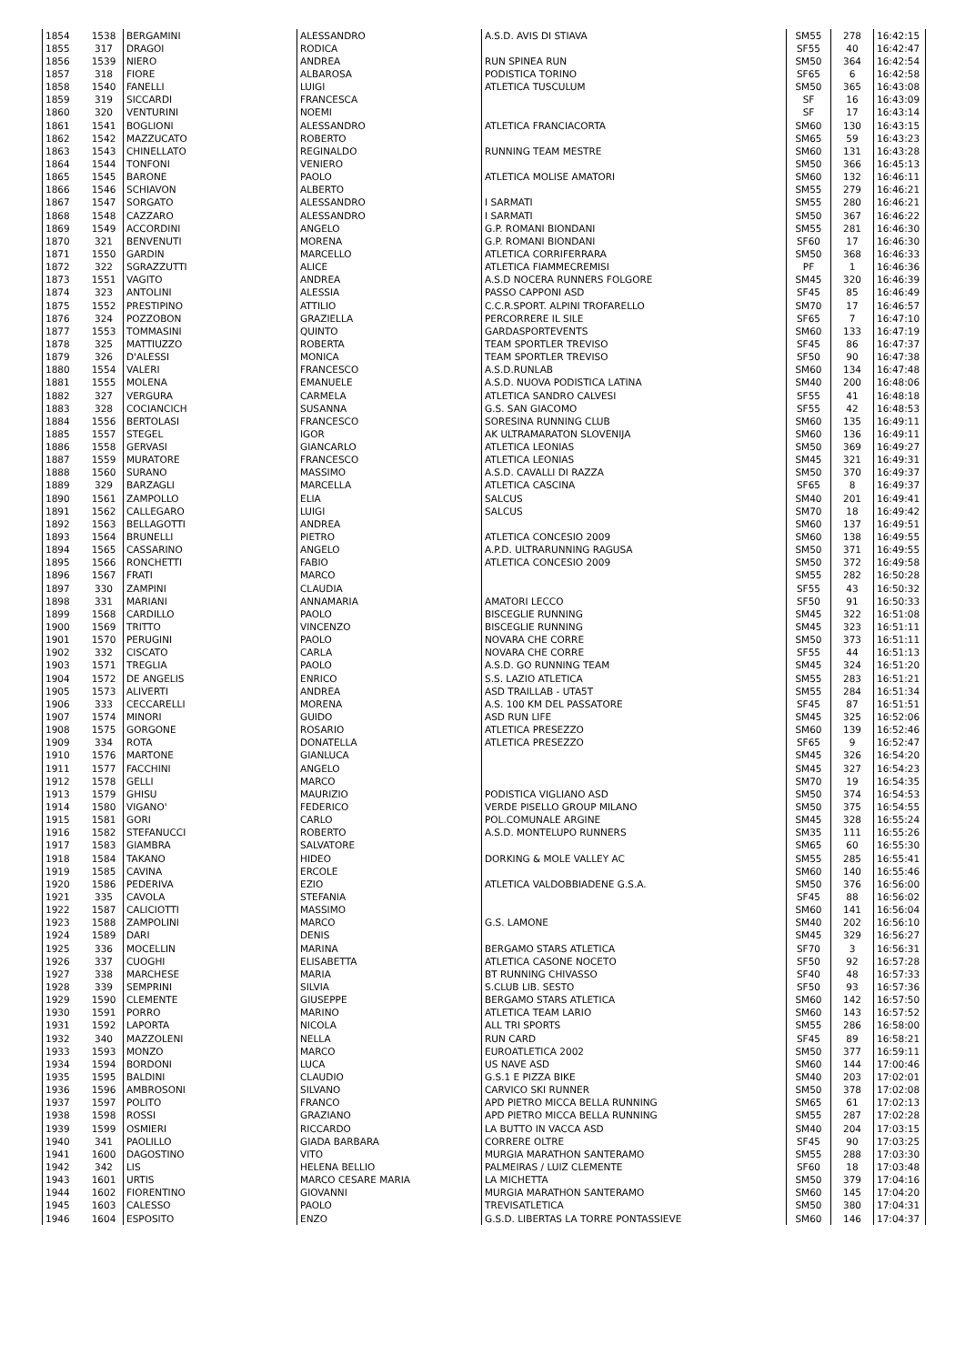| 1854 | 1538 | BERGAMINI | ALESSANDRO | A.S.D. AVIS DI STIAVA | SM55 | 278 | 16:42:15 |
| 1855 | 317 | DRAGOI | RODICA | | SF55 | 40 | 16:42:47 |
| 1856 | 1539 | NIERO | ANDREA | RUN SPINEA RUN | SM50 | 364 | 16:42:54 |
| 1857 | 318 | FIORE | ALBAROSA | PODISTICA TORINO | SF65 | 6 | 16:42:58 |
| 1858 | 1540 | FANELLI | LUIGI | ATLETICA TUSCULUM | SM50 | 365 | 16:43:08 |
| 1859 | 319 | SICCARDI | FRANCESCA | | SF | 16 | 16:43:09 |
| 1860 | 320 | VENTURINI | NOEMI | | SF | 17 | 16:43:14 |
| 1861 | 1541 | BOGLIONI | ALESSANDRO | ATLETICA FRANCIACORTA | SM60 | 130 | 16:43:15 |
| 1862 | 1542 | MAZZUCATO | ROBERTO | | SM65 | 59 | 16:43:23 |
| 1863 | 1543 | CHINELLATO | REGINALDO | RUNNING TEAM MESTRE | SM60 | 131 | 16:43:28 |
| 1864 | 1544 | TONFONI | VENIERO | | SM50 | 366 | 16:45:13 |
| 1865 | 1545 | BARONE | PAOLO | ATLETICA MOLISE AMATORI | SM60 | 132 | 16:46:11 |
| 1866 | 1546 | SCHIAVON | ALBERTO | | SM55 | 279 | 16:46:21 |
| 1867 | 1547 | SORGATO | ALESSANDRO | I SARMATI | SM55 | 280 | 16:46:21 |
| 1868 | 1548 | CAZZARO | ALESSANDRO | I SARMATI | SM50 | 367 | 16:46:22 |
| 1869 | 1549 | ACCORDINI | ANGELO | G.P. ROMANI BIONDANI | SM55 | 281 | 16:46:30 |
| 1870 | 321 | BENVENUTI | MORENA | G.P. ROMANI BIONDANI | SF60 | 17 | 16:46:30 |
| 1871 | 1550 | GARDIN | MARCELLO | ATLETICA CORRIFERRARA | SM50 | 368 | 16:46:33 |
| 1872 | 322 | SGRAZZUTTI | ALICE | ATLETICA FIAMMECREMISI | PF | 1 | 16:46:36 |
| 1873 | 1551 | VAGITO | ANDREA | A.S.D NOCERA RUNNERS FOLGORE | SM45 | 320 | 16:46:39 |
| 1874 | 323 | ANTOLINI | ALESSIA | PASSO CAPPONI ASD | SF45 | 85 | 16:46:49 |
| 1875 | 1552 | PRESTIPINO | ATTILIO | C.C.R.SPORT. ALPINI TROFARELLO | SM70 | 17 | 16:46:57 |
| 1876 | 324 | POZZOBON | GRAZIELLA | PERCORRERE IL SILE | SF65 | 7 | 16:47:10 |
| 1877 | 1553 | TOMMASINI | QUINTO | GARDASPORTEVENTS | SM60 | 133 | 16:47:19 |
| 1878 | 325 | MATTIUZZO | ROBERTA | TEAM SPORTLER TREVISO | SF45 | 86 | 16:47:37 |
| 1879 | 326 | D'ALESSI | MONICA | TEAM SPORTLER TREVISO | SF50 | 90 | 16:47:38 |
| 1880 | 1554 | VALERI | FRANCESCO | A.S.D.RUNLAB | SM60 | 134 | 16:47:48 |
| 1881 | 1555 | MOLENA | EMANUELE | A.S.D. NUOVA PODISTICA LATINA | SM40 | 200 | 16:48:06 |
| 1882 | 327 | VERGURA | CARMELA | ATLETICA SANDRO CALVESI | SF55 | 41 | 16:48:18 |
| 1883 | 328 | COCIANCICH | SUSANNA | G.S. SAN GIACOMO | SF55 | 42 | 16:48:53 |
| 1884 | 1556 | BERTOLASI | FRANCESCO | SORESINA RUNNING CLUB | SM60 | 135 | 16:49:11 |
| 1885 | 1557 | STEGEL | IGOR | AK ULTRAMARATON SLOVENIJA | SM60 | 136 | 16:49:11 |
| 1886 | 1558 | GERVASI | GIANCARLO | ATLETICA LEONIAS | SM50 | 369 | 16:49:27 |
| 1887 | 1559 | MURATORE | FRANCESCO | ATLETICA LEONIAS | SM45 | 321 | 16:49:31 |
| 1888 | 1560 | SURANO | MASSIMO | A.S.D. CAVALLI DI RAZZA | SM50 | 370 | 16:49:37 |
| 1889 | 329 | BARZAGLI | MARCELLA | ATLETICA CASCINA | SF65 | 8 | 16:49:37 |
| 1890 | 1561 | ZAMPOLLO | ELIA | SALCUS | SM40 | 201 | 16:49:41 |
| 1891 | 1562 | CALLEGARO | LUIGI | SALCUS | SM70 | 18 | 16:49:42 |
| 1892 | 1563 | BELLAGOTTI | ANDREA | | SM60 | 137 | 16:49:51 |
| 1893 | 1564 | BRUNELLI | PIETRO | ATLETICA CONCESIO 2009 | SM60 | 138 | 16:49:55 |
| 1894 | 1565 | CASSARINO | ANGELO | A.P.D. ULTRARUNNING RAGUSA | SM50 | 371 | 16:49:55 |
| 1895 | 1566 | RONCHETTI | FABIO | ATLETICA CONCESIO 2009 | SM50 | 372 | 16:49:58 |
| 1896 | 1567 | FRATI | MARCO | | SM55 | 282 | 16:50:28 |
| 1897 | 330 | ZAMPINI | CLAUDIA | | SF55 | 43 | 16:50:32 |
| 1898 | 331 | MARIANI | ANNAMARIA | AMATORI LECCO | SF50 | 91 | 16:50:33 |
| 1899 | 1568 | CARDILLO | PAOLO | BISCEGLIE RUNNING | SM45 | 322 | 16:51:08 |
| 1900 | 1569 | TRITTO | VINCENZO | BISCEGLIE RUNNING | SM45 | 323 | 16:51:11 |
| 1901 | 1570 | PERUGINI | PAOLO | NOVARA CHE CORRE | SM50 | 373 | 16:51:11 |
| 1902 | 332 | CISCATO | CARLA | NOVARA CHE CORRE | SF55 | 44 | 16:51:13 |
| 1903 | 1571 | TREGLIA | PAOLO | A.S.D. GO RUNNING TEAM | SM45 | 324 | 16:51:20 |
| 1904 | 1572 | DE ANGELIS | ENRICO | S.S. LAZIO ATLETICA | SM55 | 283 | 16:51:21 |
| 1905 | 1573 | ALIVERTI | ANDREA | ASD TRAILLAB - UTA5T | SM55 | 284 | 16:51:34 |
| 1906 | 333 | CECCARELLI | MORENA | A.S. 100 KM DEL PASSATORE | SF45 | 87 | 16:51:51 |
| 1907 | 1574 | MINORI | GUIDO | ASD RUN LIFE | SM45 | 325 | 16:52:06 |
| 1908 | 1575 | GORGONE | ROSARIO | ATLETICA PRESEZZO | SM60 | 139 | 16:52:46 |
| 1909 | 334 | ROTA | DONATELLA | ATLETICA PRESEZZO | SF65 | 9 | 16:52:47 |
| 1910 | 1576 | MARTONE | GIANLUCA | | SM45 | 326 | 16:54:20 |
| 1911 | 1577 | FACCHINI | ANGELO | | SM45 | 327 | 16:54:23 |
| 1912 | 1578 | GELLI | MARCO | | SM70 | 19 | 16:54:35 |
| 1913 | 1579 | GHISU | MAURIZIO | PODISTICA VIGLIANO ASD | SM50 | 374 | 16:54:53 |
| 1914 | 1580 | VIGANO' | FEDERICO | VERDE PISELLO GROUP MILANO | SM50 | 375 | 16:54:55 |
| 1915 | 1581 | GORI | CARLO | POL.COMUNALE ARGINE | SM45 | 328 | 16:55:24 |
| 1916 | 1582 | STEFANUCCI | ROBERTO | A.S.D. MONTELUPO RUNNERS | SM35 | 111 | 16:55:26 |
| 1917 | 1583 | GIAMBRA | SALVATORE | | SM65 | 60 | 16:55:30 |
| 1918 | 1584 | TAKANO | HIDEO | DORKING & MOLE VALLEY AC | SM55 | 285 | 16:55:41 |
| 1919 | 1585 | CAVINA | ERCOLE | | SM60 | 140 | 16:55:46 |
| 1920 | 1586 | PEDERIVA | EZIO | ATLETICA VALDOBBIADENE G.S.A. | SM50 | 376 | 16:56:00 |
| 1921 | 335 | CAVOLA | STEFANIA | | SF45 | 88 | 16:56:02 |
| 1922 | 1587 | CALICIOTTI | MASSIMO | | SM60 | 141 | 16:56:04 |
| 1923 | 1588 | ZAMPOLINI | MARCO | G.S. LAMONE | SM40 | 202 | 16:56:10 |
| 1924 | 1589 | DARI | DENIS | | SM45 | 329 | 16:56:27 |
| 1925 | 336 | MOCELLIN | MARINA | BERGAMO STARS ATLETICA | SF70 | 3 | 16:56:31 |
| 1926 | 337 | CUOGHI | ELISABETTA | ATLETICA CASONE NOCETO | SF50 | 92 | 16:57:28 |
| 1927 | 338 | MARCHESE | MARIA | BT RUNNING CHIVASSO | SF40 | 48 | 16:57:33 |
| 1928 | 339 | SEMPRINI | SILVIA | S.CLUB LIB. SESTO | SF50 | 93 | 16:57:36 |
| 1929 | 1590 | CLEMENTE | GIUSEPPE | BERGAMO STARS ATLETICA | SM60 | 142 | 16:57:50 |
| 1930 | 1591 | PORRO | MARINO | ATLETICA TEAM LARIO | SM60 | 143 | 16:57:52 |
| 1931 | 1592 | LAPORTA | NICOLA | ALL TRI SPORTS | SM55 | 286 | 16:58:00 |
| 1932 | 340 | MAZZOLENI | NELLA | RUN CARD | SF45 | 89 | 16:58:21 |
| 1933 | 1593 | MONZO | MARCO | EUROATLETICA 2002 | SM50 | 377 | 16:59:11 |
| 1934 | 1594 | BORDONI | LUCA | US NAVE ASD | SM60 | 144 | 17:00:46 |
| 1935 | 1595 | BALDINI | CLAUDIO | G.S.1 E PIZZA BIKE | SM40 | 203 | 17:02:01 |
| 1936 | 1596 | AMBROSONI | SILVANO | CARVICO SKI RUNNER | SM50 | 378 | 17:02:08 |
| 1937 | 1597 | POLITO | FRANCO | APD PIETRO MICCA BELLA RUNNING | SM65 | 61 | 17:02:13 |
| 1938 | 1598 | ROSSI | GRAZIANO | APD PIETRO MICCA BELLA RUNNING | SM55 | 287 | 17:02:28 |
| 1939 | 1599 | OSMIERI | RICCARDO | LA BUTTO IN VACCA ASD | SM40 | 204 | 17:03:15 |
| 1940 | 341 | PAOLILLO | GIADA BARBARA | CORRERE OLTRE | SF45 | 90 | 17:03:25 |
| 1941 | 1600 | DAGOSTINO | VITO | MURGIA MARATHON SANTERAMO | SM55 | 288 | 17:03:30 |
| 1942 | 342 | LIS | HELENA BELLIO | PALMEIRAS / LUIZ CLEMENTE | SF60 | 18 | 17:03:48 |
| 1943 | 1601 | URTIS | MARCO CESARE MARIA | LA MICHETTA | SM50 | 379 | 17:04:16 |
| 1944 | 1602 | FIORENTINO | GIOVANNI | MURGIA MARATHON SANTERAMO | SM60 | 145 | 17:04:20 |
| 1945 | 1603 | CALESSO | PAOLO | TREVISATLETICA | SM50 | 380 | 17:04:31 |
| 1946 | 1604 | ESPOSITO | ENZO | G.S.D. LIBERTAS LA TORRE PONTASSIEVE | SM60 | 146 | 17:04:37 |